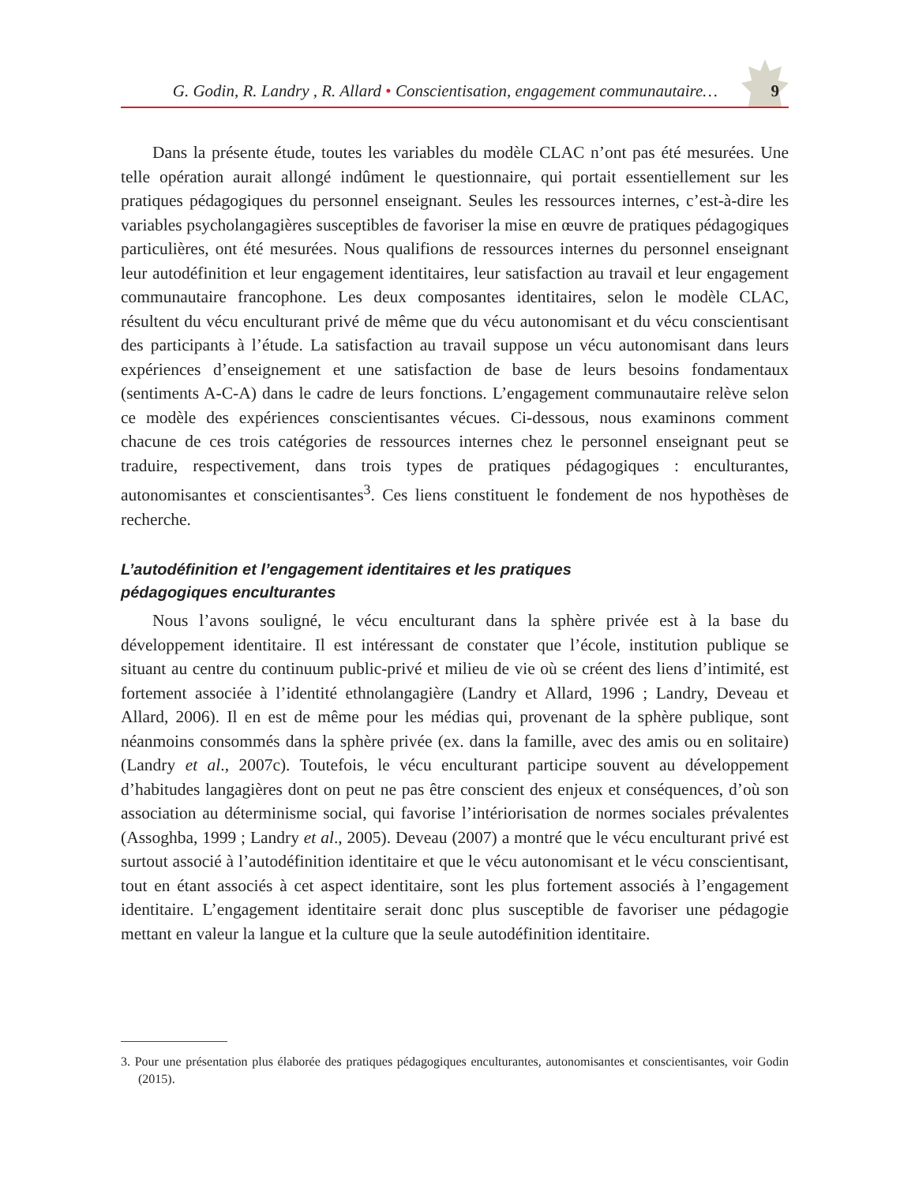G. Godin, R. Landry , R. Allard • Conscientisation, engagement communautaire… 9
Dans la présente étude, toutes les variables du modèle CLAC n’ont pas été mesurées. Une telle opération aurait allongé indûment le questionnaire, qui portait essentiellement sur les pratiques pédagogiques du personnel enseignant. Seules les ressources internes, c’est-à-dire les variables psycholangagières susceptibles de favoriser la mise en œuvre de pratiques pédagogiques particulières, ont été mesurées. Nous qualifions de ressources internes du personnel enseignant leur autodéfinition et leur engagement identitaires, leur satisfaction au travail et leur engagement communautaire francophone. Les deux composantes identitaires, selon le modèle CLAC, résultent du vécu enculturant privé de même que du vécu autonomisant et du vécu conscientisant des participants à l’étude. La satisfaction au travail suppose un vécu autonomisant dans leurs expériences d’enseignement et une satisfaction de base de leurs besoins fondamentaux (sentiments A-C-A) dans le cadre de leurs fonctions. L’engagement communautaire relève selon ce modèle des expériences conscientisantes vécues. Ci-dessous, nous examinons comment chacune de ces trois catégories de ressources internes chez le personnel enseignant peut se traduire, respectivement, dans trois types de pratiques pédagogiques : enculturantes, autonomisantes et conscientisantes<sup>3</sup>. Ces liens constituent le fondement de nos hypothèses de recherche.
L’autodéfinition et l’engagement identitaires et les pratiques
pédagogiques enculturantes
Nous l’avons souligné, le vécu enculturant dans la sphère privée est à la base du développement identitaire. Il est intéressant de constater que l’école, institution publique se situant au centre du continuum public-privé et milieu de vie où se créent des liens d’intimité, est fortement associée à l’identité ethnolangagière (Landry et Allard, 1996 ; Landry, Deveau et Allard, 2006). Il en est de même pour les médias qui, provenant de la sphère publique, sont néanmoins consommés dans la sphère privée (ex. dans la famille, avec des amis ou en solitaire) (Landry et al., 2007c). Toutefois, le vécu enculturant participe souvent au développement d’habitudes langagières dont on peut ne pas être conscient des enjeux et conséquences, d’où son association au déterminisme social, qui favorise l’intériorisation de normes sociales prévalentes (Assoghba, 1999 ; Landry et al., 2005). Deveau (2007) a montré que le vécu enculturant privé est surtout associé à l’autodéfinition identitaire et que le vécu autonomisant et le vécu conscientisant, tout en étant associés à cet aspect identitaire, sont les plus fortement associés à l’engagement identitaire. L’engagement identitaire serait donc plus susceptible de favoriser une pédagogie mettant en valeur la langue et la culture que la seule autodéfinition identitaire.
3. Pour une présentation plus élaborée des pratiques pédagogiques enculturantes, autonomisantes et conscientisantes, voir Godin (2015).